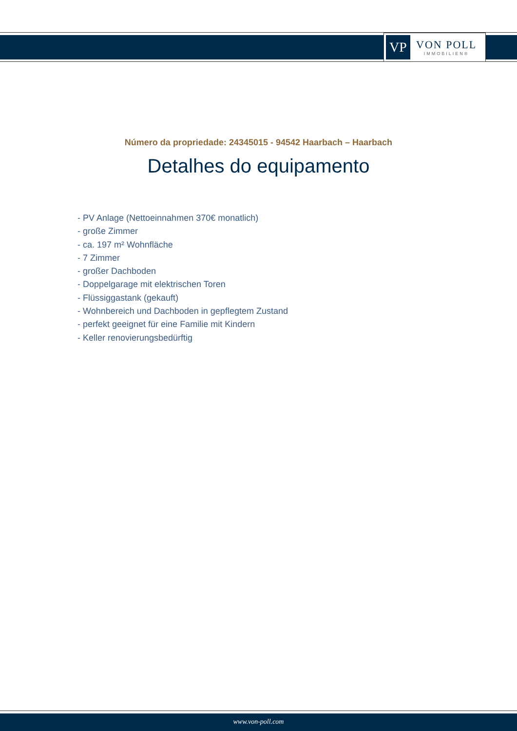VP
VON POLL
IMMOBILIEN®
Número da propriedade: 24345015 - 94542 Haarbach – Haarbach
Detalhes do equipamento
- PV Anlage (Nettoeinnahmen 370€ monatlich)
- große Zimmer
- ca. 197 m² Wohnfläche
- 7 Zimmer
- großer Dachboden
- Doppelgarage mit elektrischen Toren
- Flüssiggastank (gekauft)
- Wohnbereich und Dachboden in gepflegtem Zustand
- perfekt geeignet für eine Familie mit Kindern
- Keller renovierungsbedürftig
www.von-poll.com